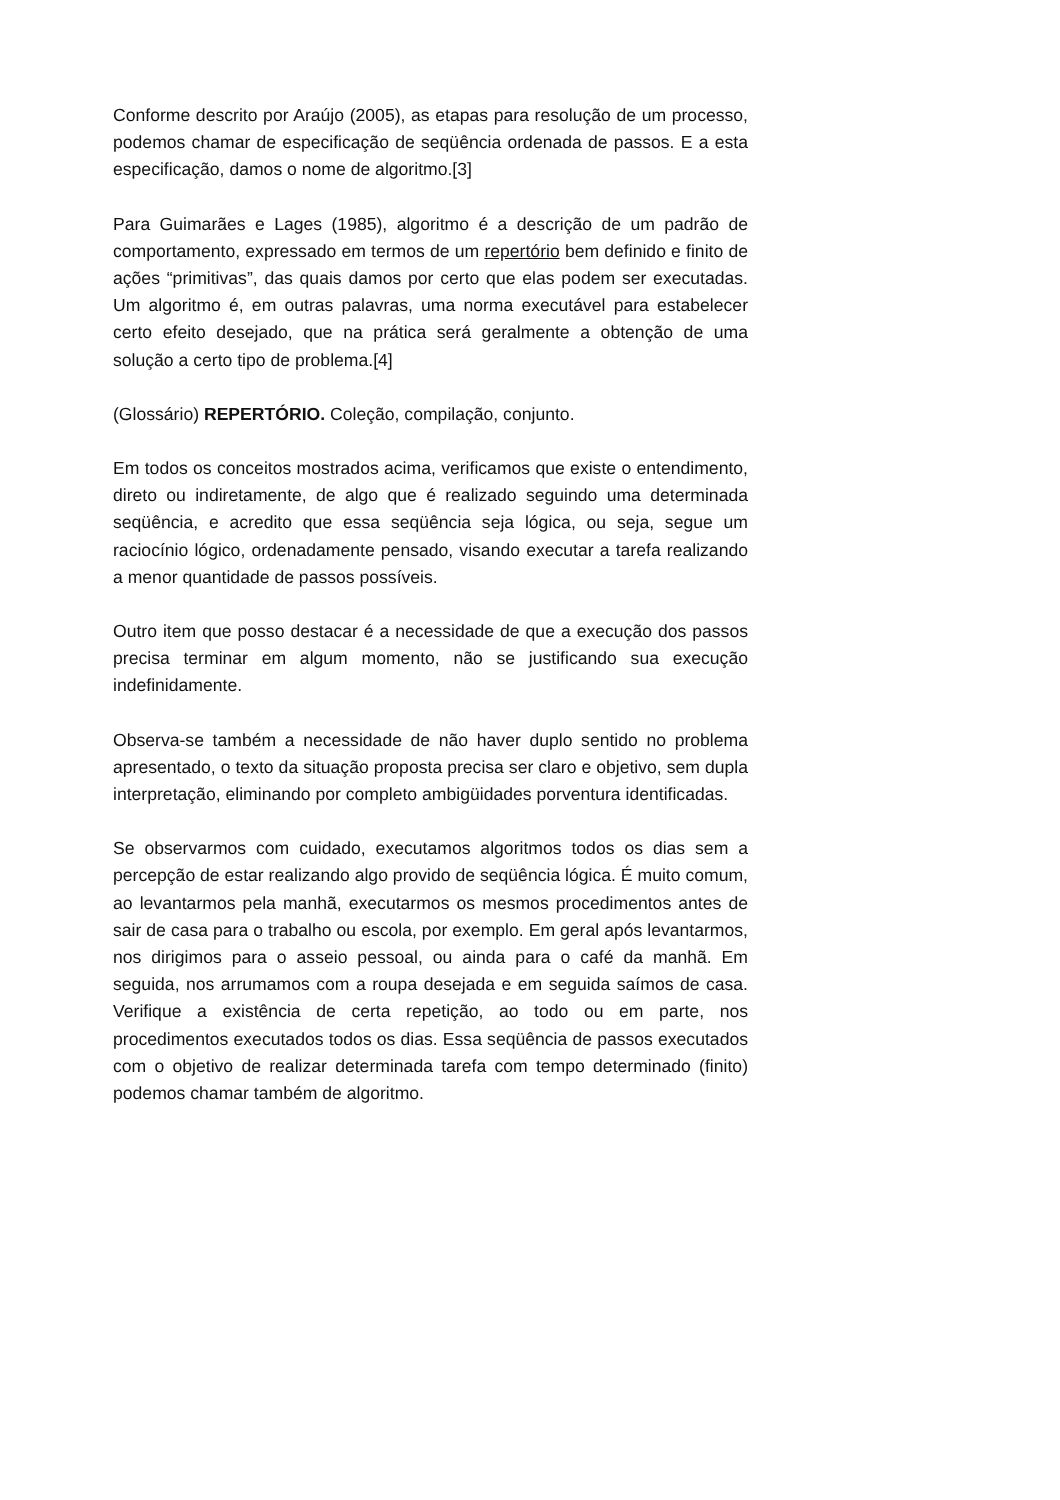Conforme descrito por Araújo (2005), as etapas para resolução de um processo, podemos chamar de especificação de seqüência ordenada de passos. E a esta especificação, damos o nome de algoritmo.[3]
Para Guimarães e Lages (1985), algoritmo é a descrição de um padrão de comportamento, expressado em termos de um repertório bem definido e finito de ações “primitivas”, das quais damos por certo que elas podem ser executadas. Um algoritmo é, em outras palavras, uma norma executável para estabelecer certo efeito desejado, que na prática será geralmente a obtenção de uma solução a certo tipo de problema.[4]
(Glossário) REPERTÓRIO. Coleção, compilação, conjunto.
Em todos os conceitos mostrados acima, verificamos que existe o entendimento, direto ou indiretamente, de algo que é realizado seguindo uma determinada seqüência, e acredito que essa seqüência seja lógica, ou seja, segue um raciocínio lógico, ordenadamente pensado, visando executar a tarefa realizando a menor quantidade de passos possíveis.
Outro item que posso destacar é a necessidade de que a execução dos passos precisa terminar em algum momento, não se justificando sua execução indefinidamente.
Observa-se também a necessidade de não haver duplo sentido no problema apresentado, o texto da situação proposta precisa ser claro e objetivo, sem dupla interpretação, eliminando por completo ambigüidades porventura identificadas.
Se observarmos com cuidado, executamos algoritmos todos os dias sem a percepção de estar realizando algo provido de seqüência lógica. É muito comum, ao levantarmos pela manhã, executarmos os mesmos procedimentos antes de sair de casa para o trabalho ou escola, por exemplo. Em geral após levantarmos, nos dirigimos para o asseio pessoal, ou ainda para o café da manhã. Em seguida, nos arrumamos com a roupa desejada e em seguida saímos de casa. Verifique a existência de certa repetição, ao todo ou em parte, nos procedimentos executados todos os dias. Essa seqüência de passos executados com o objetivo de realizar determinada tarefa com tempo determinado (finito) podemos chamar também de algoritmo.